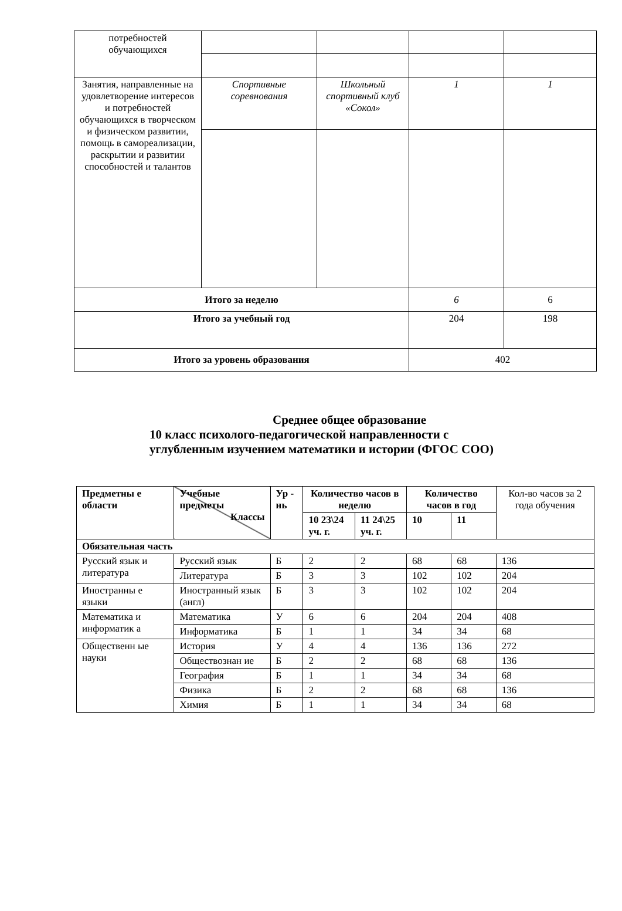| потребностей обучающихся | | | | |
| Занятия, направленные на удовлетворение интересов и потребностей обучающихся в творческом и физическом развитии, помощь в самореализации, раскрытии и развитии способностей и талантов | Спортивные соревнования | Школьный спортивный клуб «Сокол» | 1 | 1 |
| Итого за неделю | | | 6 | 6 |
| Итого за учебный год | | | 204 | 198 |
| Итого за уровень образования | | | 402 | |
Среднее общее образование
10 класс психолого-педагогической направленности с
углубленным изучением математики и истории (ФГОС СОО)
| Предметны е области | Учебные предметы Классы | Ур - нь | Количество часов в неделю | | Количество часов в год | | Кол-во часов за 2 года обучения |
| | | | 10 23\24 уч. г. | 11 24\25 уч. г. | 10 | 11 | |
| Обязательная часть | | | | | | | |
| Русский язык и литература | Русский язык | Б | 2 | 2 | 68 | 68 | 136 |
| | Литература | Б | 3 | 3 | 102 | 102 | 204 |
| Иностранны е языки | Иностранный язык (англ) | Б | 3 | 3 | 102 | 102 | 204 |
| Математика и информатик а | Математика | У | 6 | 6 | 204 | 204 | 408 |
| | Информатика | Б | 1 | 1 | 34 | 34 | 68 |
| Общественн ые науки | История | У | 4 | 4 | 136 | 136 | 272 |
| | Обществознан ие | Б | 2 | 2 | 68 | 68 | 136 |
| | География | Б | 1 | 1 | 34 | 34 | 68 |
| | Физика | Б | 2 | 2 | 68 | 68 | 136 |
| | Химия | Б | 1 | 1 | 34 | 34 | 68 |